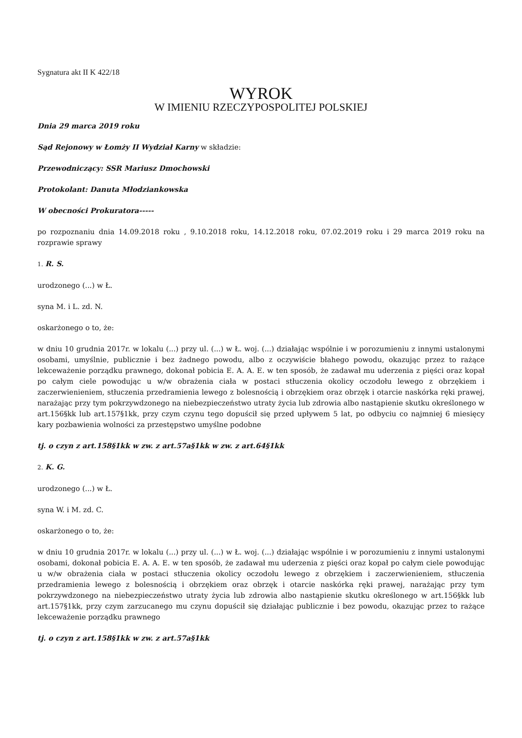Sygnatura akt II K 422/18
WYROK
W IMIENIU RZECZYPOSPOLITEJ POLSKIEJ
Dnia 29 marca 2019 roku
Sąd Rejonowy w Łomży II Wydział Karny w składzie:
Przewodniczący: SSR Mariusz Dmochowski
Protokolant: Danuta Młodziankowska
W obecności Prokuratora-----
po rozpoznaniu dnia 14.09.2018 roku , 9.10.2018 roku, 14.12.2018 roku, 07.02.2019 roku i 29 marca 2019 roku na rozprawie sprawy
1. R. S.
urodzonego (...) w Ł.
syna M. i L. zd. N.
oskarżonego o to, że:
w dniu 10 grudnia 2017r. w lokalu (...) przy ul. (...) w Ł. woj. (...) działając wspólnie i w porozumieniu z innymi ustalonymi osobami, umyślnie, publicznie i bez żadnego powodu, albo z oczywiście błahego powodu, okazując przez to rażące lekceważenie porządku prawnego, dokonał pobicia E. A. A. E. w ten sposób, że zadawał mu uderzenia z pięści oraz kopał po całym ciele powodując u w/w obrażenia ciała w postaci stłuczenia okolicy oczodołu lewego z obrzękiem i zaczerwienieniem, stłuczenia przedramienia lewego z bolesnością i obrzękiem oraz obrzęk i otarcie naskórka ręki prawej, narażając przy tym pokrzywdzonego na niebezpieczeństwo utraty życia lub zdrowia albo nastąpienie skutku określonego w art.156§kk lub art.157§1kk, przy czym czynu tego dopuścił się przed upływem 5 lat, po odbyciu co najmniej 6 miesięcy kary pozbawienia wolności za przestępstwo umyślne podobne
tj. o czyn z art.158§1kk w zw. z art.57a§1kk w zw. z art.64§1kk
2. K. G.
urodzonego (...) w Ł.
syna W. i M. zd. C.
oskarżonego o to, że:
w dniu 10 grudnia 2017r. w lokalu (...) przy ul. (...) w Ł. woj. (...) działając wspólnie i w porozumieniu z innymi ustalonymi osobami, dokonał pobicia E. A. A. E. w ten sposób, że zadawał mu uderzenia z pięści oraz kopał po całym ciele powodując u w/w obrażenia ciała w postaci stłuczenia okolicy oczodołu lewego z obrzękiem i zaczerwienieniem, stłuczenia przedramienia lewego z bolesnością i obrzękiem oraz obrzęk i otarcie naskórka ręki prawej, narażając przy tym pokrzywdzonego na niebezpieczeństwo utraty życia lub zdrowia albo nastąpienie skutku określonego w art.156§kk lub art.157§1kk, przy czym zarzucanego mu czynu dopuścił się działając publicznie i bez powodu, okazując przez to rażące lekceważenie porządku prawnego
tj. o czyn z art.158§1kk w zw. z art.57a§1kk